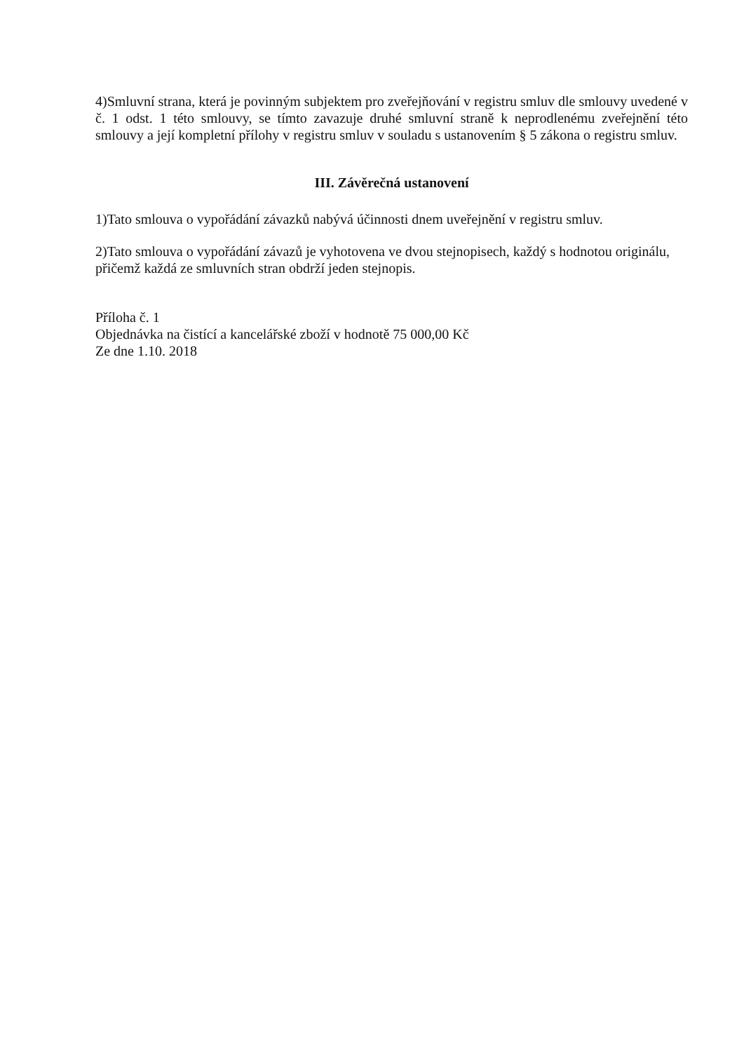4)Smluvní strana, která je povinným subjektem pro zveřejňování v registru smluv dle smlouvy uvedené v č. 1 odst. 1 této smlouvy, se tímto zavazuje druhé smluvní straně k neprodlenému zveřejnění této smlouvy a její kompletní přílohy v registru smluv v souladu s ustanovením § 5 zákona o registru smluv.
III. Závěrečná ustanovení
1)Tato smlouva o vypořádání závazků nabývá účinnosti dnem uveřejnění v registru smluv.
2)Tato smlouva o vypořádání závazů je vyhotovena ve dvou stejnopisech, každý s hodnotou originálu, přičemž každá ze smluvních stran obdrží jeden stejnopis.
Příloha č. 1
Objednávka na čistící a kancelářské zboží v hodnotě 75 000,00 Kč
Ze dne 1.10. 2018